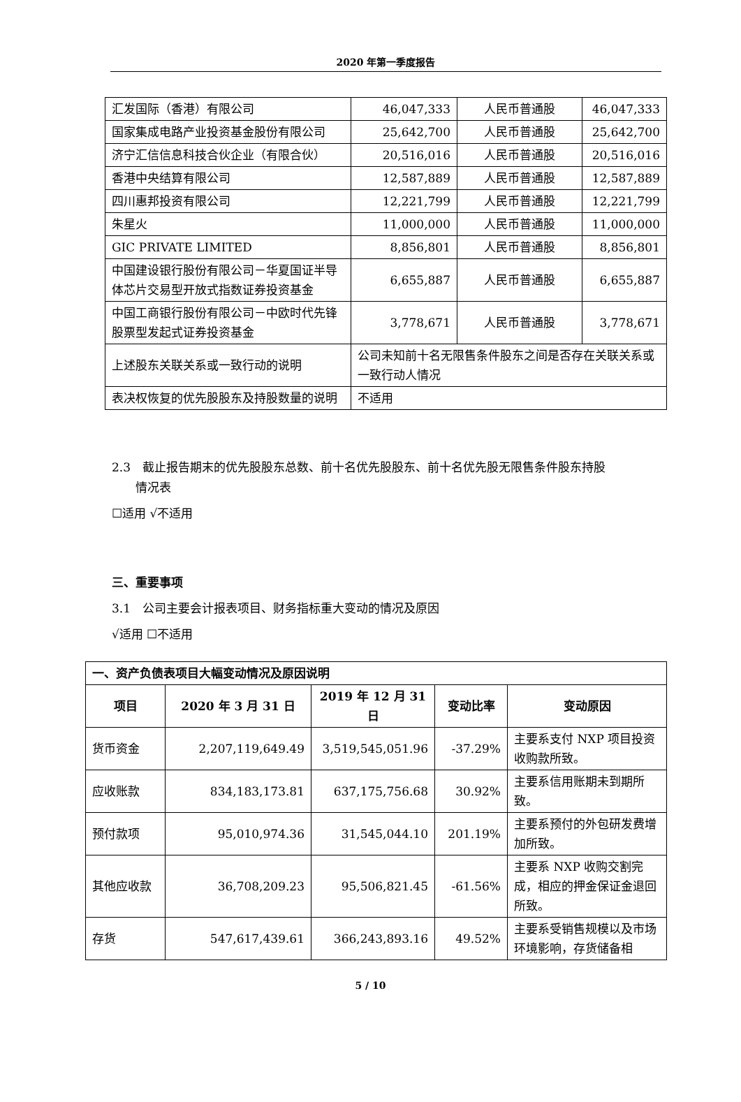2020 年第一季度报告
| 汇发国际（香港）有限公司 | 46,047,333 | 人民币普通股 | 46,047,333 |
| 国家集成电路产业投资基金股份有限公司 | 25,642,700 | 人民币普通股 | 25,642,700 |
| 济宁汇信信息科技合伙企业（有限合伙） | 20,516,016 | 人民币普通股 | 20,516,016 |
| 香港中央结算有限公司 | 12,587,889 | 人民币普通股 | 12,587,889 |
| 四川惠邦投资有限公司 | 12,221,799 | 人民币普通股 | 12,221,799 |
| 朱星火 | 11,000,000 | 人民币普通股 | 11,000,000 |
| GIC PRIVATE LIMITED | 8,856,801 | 人民币普通股 | 8,856,801 |
| 中国建设银行股份有限公司－华夏国证半导体芯片交易型开放式指数证券投资基金 | 6,655,887 | 人民币普通股 | 6,655,887 |
| 中国工商银行股份有限公司－中欧时代先锋股票型发起式证券投资基金 | 3,778,671 | 人民币普通股 | 3,778,671 |
| 上述股东关联关系或一致行动的说明 | 公司未知前十名无限售条件股东之间是否存在关联关系或一致行动人情况 | | |
| 表决权恢复的优先股股东及持股数量的说明 | 不适用 | | |
2.3　截止报告期末的优先股股东总数、前十名优先股股东、前十名优先股无限售条件股东持股
　　情况表
☐适用 √不适用
三、重要事项
3.1　公司主要会计报表项目、财务指标重大变动的情况及原因
√适用 ☐不适用
| 一、资产负债表项目大幅变动情况及原因说明 | | | | |
| 项目 | 2020 年 3 月 31 日 | 2019 年 12 月 31 日 | 变动比率 | 变动原因 |
| 货币资金 | 2,207,119,649.49 | 3,519,545,051.96 | -37.29% | 主要系支付 NXP 项目投资收购款所致。 |
| 应收账款 | 834,183,173.81 | 637,175,756.68 | 30.92% | 主要系信用账期未到期所致。 |
| 预付款项 | 95,010,974.36 | 31,545,044.10 | 201.19% | 主要系预付的外包研发费增加所致。 |
| 其他应收款 | 36,708,209.23 | 95,506,821.45 | -61.56% | 主要系 NXP 收购交割完成，相应的押金保证金退回所致。 |
| 存货 | 547,617,439.61 | 366,243,893.16 | 49.52% | 主要系受销售规模以及市场环境影响，存货储备相 |
5 / 10